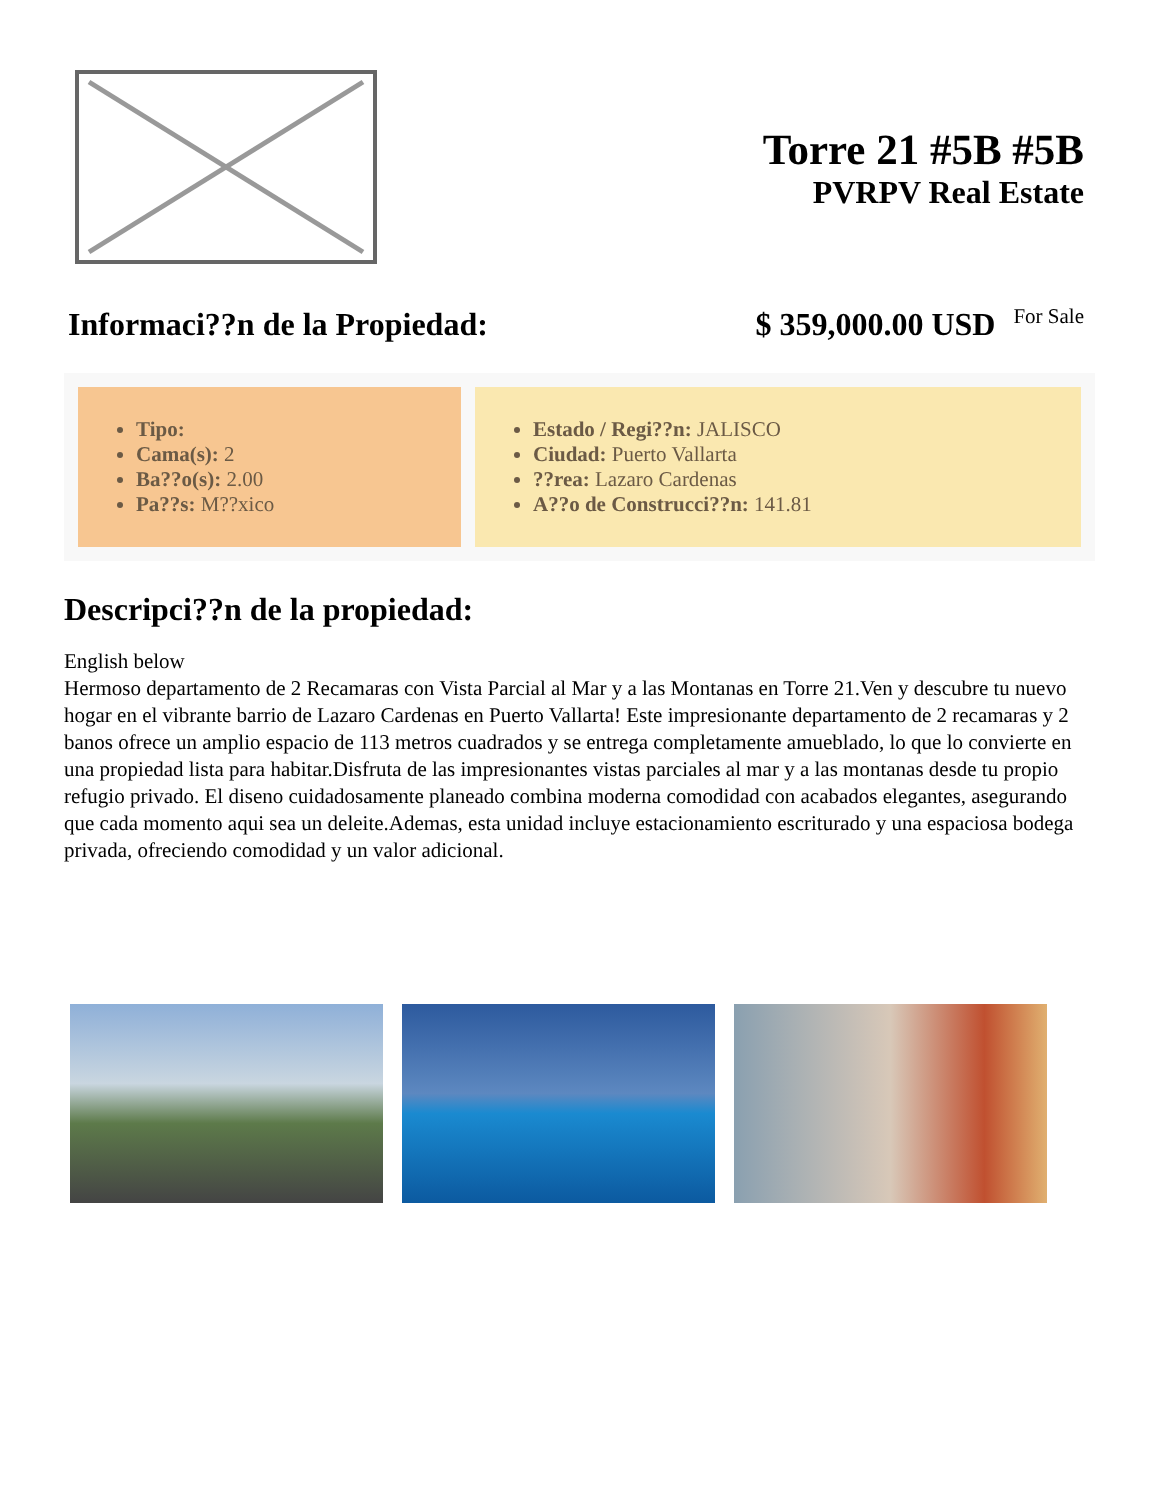Torre 21 #5B #5B
PVRPV Real Estate
Informaci??n de la Propiedad: $ 359,000.00 USD For Sale
Tipo:
Cama(s): 2
Ba??o(s): 2.00
Pa??s: M??xico
Estado / Regi??n: JALISCO
Ciudad: Puerto Vallarta
??rea: Lazaro Cardenas
A??o de Construcci??n: 141.81
Descripci??n de la propiedad:
English below
Hermoso departamento de 2 Recamaras con Vista Parcial al Mar y a las Montanas en Torre 21.Ven y descubre tu nuevo hogar en el vibrante barrio de Lazaro Cardenas en Puerto Vallarta! Este impresionante departamento de 2 recamaras y 2 banos ofrece un amplio espacio de 113 metros cuadrados y se entrega completamente amueblado, lo que lo convierte en una propiedad lista para habitar.Disfruta de las impresionantes vistas parciales al mar y a las montanas desde tu propio refugio privado. El diseno cuidadosamente planeado combina moderna comodidad con acabados elegantes, asegurando que cada momento aqui sea un deleite.Ademas, esta unidad incluye estacionamiento escriturado y una espaciosa bodega privada, ofreciendo comodidad y un valor adicional.